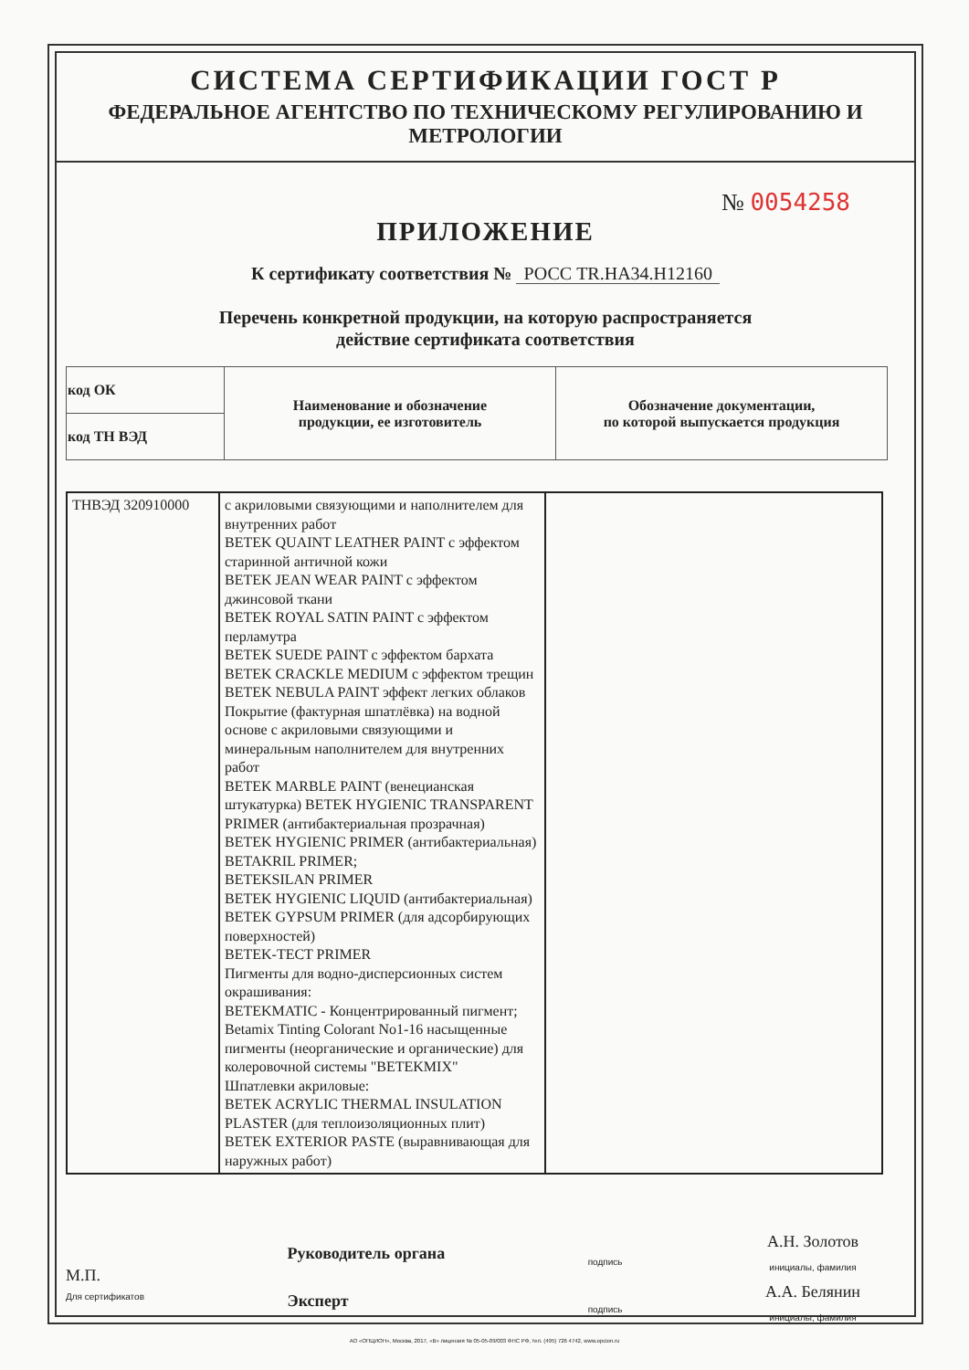СИСТЕМА СЕРТИФИКАЦИИ ГОСТ Р
ФЕДЕРАЛЬНОЕ АГЕНТСТВО ПО ТЕХНИЧЕСКОМУ РЕГУЛИРОВАНИЮ И МЕТРОЛОГИИ
№ 0054258
ПРИЛОЖЕНИЕ
К сертификату соответствия № РОСС TR.НА34.Н12160
Перечень конкретной продукции, на которую распространяется
действие сертификата соответствия
| код ОК | Наименование и обозначение продукции, ее изготовитель | Обозначение документации, по которой выпускается продукция |
| код ТН ВЭД | | |
| ТНВЭД 320910000 | с акриловыми связующими и наполнителем для внутренних работ BETEK QUAINT LEATHER PAINT с эффектом старинной античной кожи BETEK JEAN WEAR PAINT с эффектом джинсовой ткани BETEK ROYAL SATIN PAINT с эффектом перламутра BETEK SUEDE PAINT с эффектом бархата BETEK CRACKLE MEDIUM с эффектом трещин BETEK NEBULA PAINT эффект легких облаков Покрытие (фактурная шпатлёвка) на водной основе с акриловыми связующими и минеральным наполнителем для внутренних работ BETEK MARBLE PAINT (венецианская штукатурка) BETEK HYGIENIC TRANSPARENT PRIMER (антибактериальная прозрачная) BETEK HYGIENIC PRIMER (антибактериальная) BETAKRIL PRIMER; BETEKSILAN PRIMER BETEK HYGIENIC LIQUID (антибактериальная) BETEK GYPSUM PRIMER (для адсорбирующих поверхностей) BETEK-TECT PRIMER Пигменты для водно-дисперсионных систем окрашивания: BETEKMATIC - Концентрированный пигмент; Betamix Tinting Colorant No1-16 насыщенные пигменты (неорганические и органические) для колеровочной системы "BETEKMIX" Шпатлевки акриловые: BETEK ACRYLIC THERMAL INSULATION PLASTER (для теплоизоляционных плит) BETEK EXTERIOR PASTE (выравнивающая для наружных работ) | |
М.П.
Для сертификатов
Руководитель органа
Эксперт
подпись
подпись
А.Н. Золотов
инициалы, фамилия
А.А. Белянин
инициалы, фамилия
АО «ОПЦИОН», Москва, 2017, «В» лицензия № 05-05-09/003 ФНС РФ, тел. (495) 726 4742, www.opcion.ru